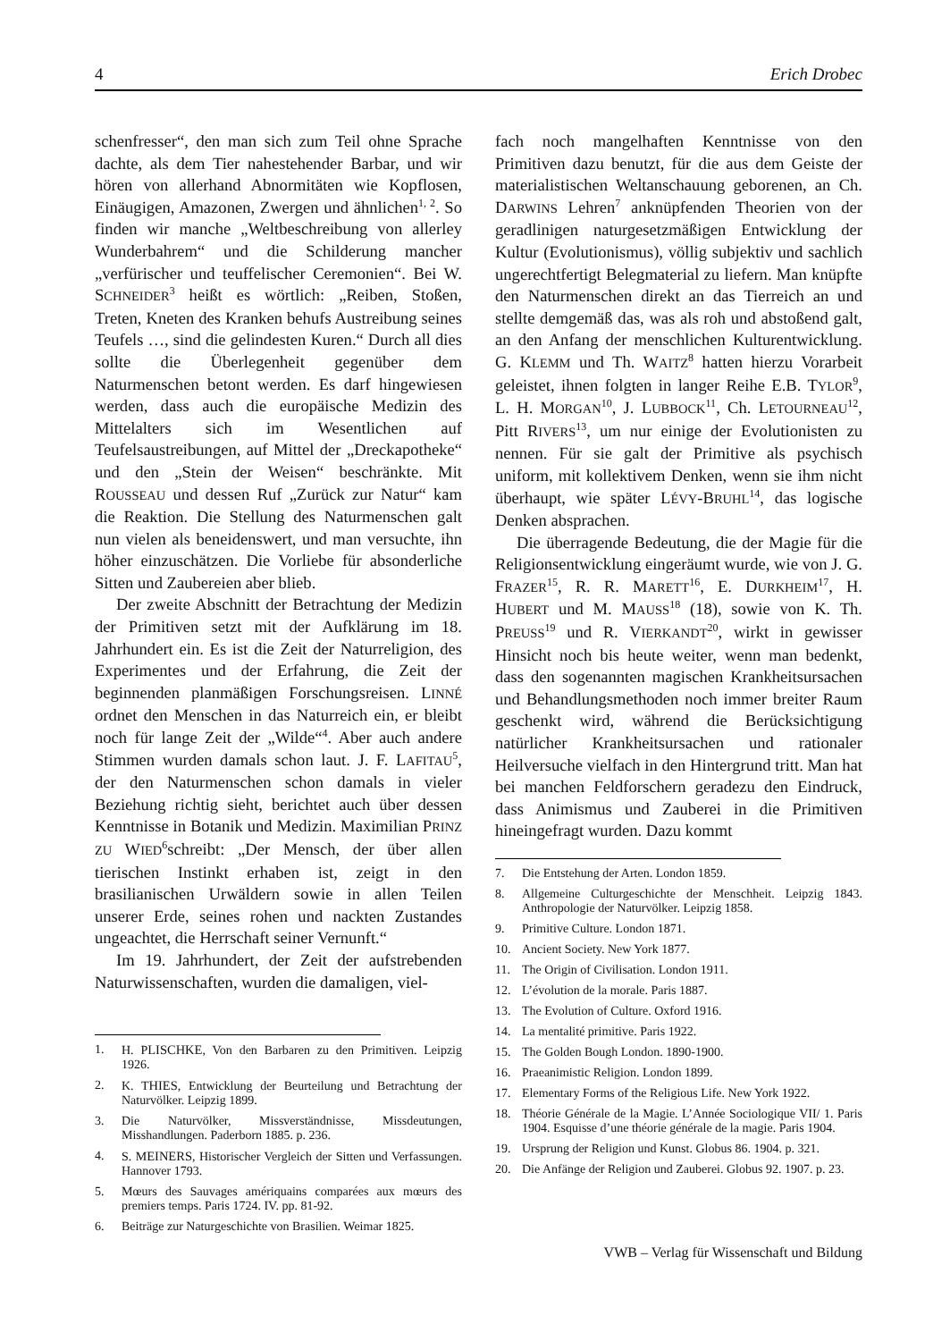4 Erich Drobec
schenfresser“, den man sich zum Teil ohne Sprache dachte, als dem Tier nahestehender Barbar, und wir hören von allerhand Abnormitäten wie Kopflosen, Einäugigen, Amazonen, Zwergen und ähnlichen<sup>1, 2</sup>. So finden wir manche „Weltbeschreibung von allerley Wunderbahrem“ und die Schilderung mancher „verfürischer und teuffelischer Ceremonien“. Bei W. SCHNEIDER<sup>3</sup> heißt es wörtlich: „Reiben, Stoßen, Treten, Kneten des Kranken behufs Austreibung seines Teufels …, sind die gelindesten Kuren.“ Durch all dies sollte die Überlegenheit gegenüber dem Naturmenschen betont werden. Es darf hingewiesen werden, dass auch die europäische Medizin des Mittelalters sich im Wesentlichen auf Teufelsaustreibungen, auf Mittel der „Dreckapotheke“ und den „Stein der Weisen“ beschränkte. Mit ROUSSEAU und dessen Ruf „Zurück zur Natur“ kam die Reaktion. Die Stellung des Naturmenschen galt nun vielen als beneidenswert, und man versuchte, ihn höher einzuschätzen. Die Vorliebe für absonderliche Sitten und Zaubereien aber blieb.
Der zweite Abschnitt der Betrachtung der Medizin der Primitiven setzt mit der Aufklärung im 18. Jahrhundert ein. Es ist die Zeit der Naturreligion, des Experimentes und der Erfahrung, die Zeit der beginnenden planmäßigen Forschungsreisen. LINNÉ ordnet den Menschen in das Naturreich ein, er bleibt noch für lange Zeit der „Wilde“<sup>4</sup>. Aber auch andere Stimmen wurden damals schon laut. J. F. LAFITAU<sup>5</sup>, der den Naturmenschen schon damals in vieler Beziehung richtig sieht, berichtet auch über dessen Kenntnisse in Botanik und Medizin. Maximilian PRINZ ZU WIED<sup>6</sup>schreibt: „Der Mensch, der über allen tierischen Instinkt erhaben ist, zeigt in den brasilianischen Urwäldern sowie in allen Teilen unserer Erde, seines rohen und nackten Zustandes ungeachtet, die Herrschaft seiner Vernunft.“
Im 19. Jahrhundert, der Zeit der aufstrebenden Naturwissenschaften, wurden die damaligen, viel-
1. H. PLISCHKE, Von den Barbaren zu den Primitiven. Leipzig 1926.
2. K. THIES, Entwicklung der Beurteilung und Betrachtung der Naturvölker. Leipzig 1899.
3. Die Naturvölker, Missverständnisse, Missdeutungen, Misshandlungen. Paderborn 1885. p. 236.
4. S. MEINERS, Historischer Vergleich der Sitten und Verfassungen. Hannover 1793.
5. Mœurs des Sauvages amériquains comparées aux mœurs des premiers temps. Paris 1724. IV. pp. 81-92.
6. Beiträge zur Naturgeschichte von Brasilien. Weimar 1825.
fach noch mangelhaften Kenntnisse von den Primitiven dazu benutzt, für die aus dem Geiste der materialistischen Weltanschauung geborenen, an Ch. DARWINS Lehren<sup>7</sup> anknüpfenden Theorien von der geradlinigen naturgesetzmäßigen Entwicklung der Kultur (Evolutionismus), völlig subjektiv und sachlich ungerechtfertigt Belegmaterial zu liefern. Man knüpfte den Naturmenschen direkt an das Tierreich an und stellte demgemäß das, was als roh und abstoßend galt, an den Anfang der menschlichen Kulturentwicklung. G. KLEMM und Th. WAITZ<sup>8</sup> hatten hierzu Vorarbeit geleistet, ihnen folgten in langer Reihe E.B. TYLOR<sup>9</sup>, L. H. MORGAN<sup>10</sup>, J. LUBBOCK<sup>11</sup>, Ch. LETOURNEAU<sup>12</sup>, Pitt RIVERS<sup>13</sup>, um nur einige der Evolutionisten zu nennen. Für sie galt der Primitive als psychisch uniform, mit kollektivem Denken, wenn sie ihm nicht überhaupt, wie später LÉVY-BRUHL<sup>14</sup>, das logische Denken absprachen.
Die überragende Bedeutung, die der Magie für die Religionsentwicklung eingeräumt wurde, wie von J. G. FRAZER<sup>15</sup>, R. R. MARETT<sup>16</sup>, E. DURKHEIM<sup>17</sup>, H. HUBERT und M. MAUSS<sup>18</sup> (18), sowie von K. Th. PREUSS<sup>19</sup> und R. VIERKANDT<sup>20</sup>, wirkt in gewisser Hinsicht noch bis heute weiter, wenn man bedenkt, dass den sogenannten magischen Krankheitsursachen und Behandlungsmethoden noch immer breiter Raum geschenkt wird, während die Berücksichtigung natürlicher Krankheitsursachen und rationaler Heilversuche vielfach in den Hintergrund tritt. Man hat bei manchen Feldforschern geradezu den Eindruck, dass Animismus und Zauberei in die Primitiven hineingefragt wurden. Dazu kommt
7. Die Entstehung der Arten. London 1859.
8. Allgemeine Culturgeschichte der Menschheit. Leipzig 1843. Anthropologie der Naturvölker. Leipzig 1858.
9. Primitive Culture. London 1871.
10. Ancient Society. New York 1877.
11. The Origin of Civilisation. London 1911.
12. L’évolution de la morale. Paris 1887.
13. The Evolution of Culture. Oxford 1916.
14. La mentalité primitive. Paris 1922.
15. The Golden Bough London. 1890-1900.
16. Praeanimistic Religion. London 1899.
17. Elementary Forms of the Religious Life. New York 1922.
18. Théorie Générale de la Magie. L’Année Sociologique VII/ 1. Paris 1904. Esquisse d’une théorie générale de la magie. Paris 1904.
19. Ursprung der Religion und Kunst. Globus 86. 1904. p. 321.
20. Die Anfänge der Religion und Zauberei. Globus 92. 1907. p. 23.
VWB – Verlag für Wissenschaft und Bildung